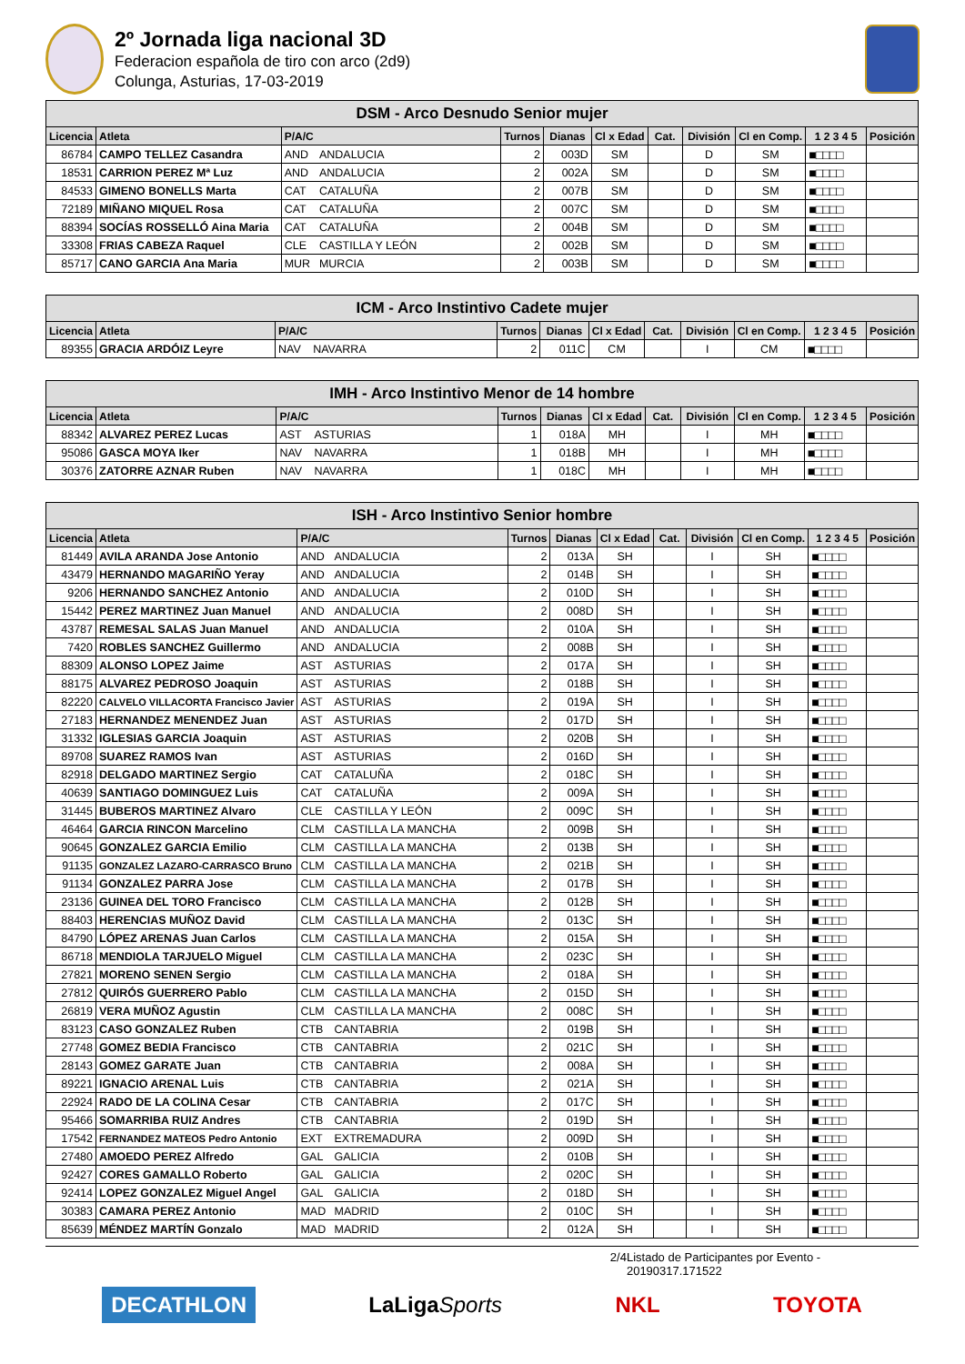2º Jornada liga nacional 3D
Federacion española de tiro con arco (2d9)
Colunga, Asturias, 17-03-2019
| DSM - Arco Desnudo Senior mujer | | | | | | | | | | | |
| --- | --- | --- | --- | --- | --- | --- | --- | --- | --- | --- | --- |
| Licencia | Atleta | P/A/C | | Turnos | Dianas | Cl x Edad | Cat. | División | Cl en Comp. | 1 2 3 4 5 | Posición |
| 86784 | CAMPO TELLEZ Casandra | AND | ANDALUCIA | 2 | 003D | SM | | D | SM | ■□□□□ | |
| 18531 | CARRION PEREZ Mª Luz | AND | ANDALUCIA | 2 | 002A | SM | | D | SM | ■□□□□ | |
| 84533 | GIMENO BONELLS Marta | CAT | CATALUÑA | 2 | 007B | SM | | D | SM | ■□□□□ | |
| 72189 | MIÑANO MIQUEL Rosa | CAT | CATALUÑA | 2 | 007C | SM | | D | SM | ■□□□□ | |
| 88394 | SOCÍAS ROSSELLÓ Aina Maria | CAT | CATALUÑA | 2 | 004B | SM | | D | SM | ■□□□□ | |
| 33308 | FRIAS CABEZA Raquel | CLE | CASTILLA Y LEÓN | 2 | 002B | SM | | D | SM | ■□□□□ | |
| 85717 | CANO GARCIA Ana Maria | MUR | MURCIA | 2 | 003B | SM | | D | SM | ■□□□□ | |
| ICM - Arco Instintivo Cadete mujer | | | | | | | | | | | |
| --- | --- | --- | --- | --- | --- | --- | --- | --- | --- | --- | --- |
| Licencia | Atleta | P/A/C | | Turnos | Dianas | Cl x Edad | Cat. | División | Cl en Comp. | 1 2 3 4 5 | Posición |
| 89355 | GRACIA ARDÓIZ Leyre | NAV | NAVARRA | 2 | 011C | CM | | I | CM | ■□□□□ | |
| IMH - Arco Instintivo Menor de 14 hombre | | | | | | | | | | | |
| --- | --- | --- | --- | --- | --- | --- | --- | --- | --- | --- | --- |
| Licencia | Atleta | P/A/C | | Turnos | Dianas | Cl x Edad | Cat. | División | Cl en Comp. | 1 2 3 4 5 | Posición |
| 88342 | ALVAREZ PEREZ Lucas | AST | ASTURIAS | 1 | 018A | MH | | I | MH | ■□□□□ | |
| 95086 | GASCA MOYA Iker | NAV | NAVARRA | 1 | 018B | MH | | I | MH | ■□□□□ | |
| 30376 | ZATORRE AZNAR Ruben | NAV | NAVARRA | 1 | 018C | MH | | I | MH | ■□□□□ | |
| ISH - Arco Instintivo Senior hombre | | | | | | | | | | | |
| --- | --- | --- | --- | --- | --- | --- | --- | --- | --- | --- | --- |
| Licencia | Atleta | P/A/C | | Turnos | Dianas | Cl x Edad | Cat. | División | Cl en Comp. | 1 2 3 4 5 | Posición |
| 81449 | AVILA ARANDA Jose Antonio | AND | ANDALUCIA | 2 | 013A | SH | | I | SH | ■□□□□ | |
| 43479 | HERNANDO MAGARIÑO Yeray | AND | ANDALUCIA | 2 | 014B | SH | | I | SH | ■□□□□ | |
| 9206 | HERNANDO SANCHEZ Antonio | AND | ANDALUCIA | 2 | 010D | SH | | I | SH | ■□□□□ | |
| 15442 | PEREZ MARTINEZ Juan Manuel | AND | ANDALUCIA | 2 | 008D | SH | | I | SH | ■□□□□ | |
| 43787 | REMESAL SALAS Juan Manuel | AND | ANDALUCIA | 2 | 010A | SH | | I | SH | ■□□□□ | |
| 7420 | ROBLES SANCHEZ Guillermo | AND | ANDALUCIA | 2 | 008B | SH | | I | SH | ■□□□□ | |
| 88309 | ALONSO LOPEZ Jaime | AST | ASTURIAS | 2 | 017A | SH | | I | SH | ■□□□□ | |
| 88175 | ALVAREZ PEDROSO Joaquin | AST | ASTURIAS | 2 | 018B | SH | | I | SH | ■□□□□ | |
| 82220 | CALVELO VILLACORTA Francisco Javier | AST | ASTURIAS | 2 | 019A | SH | | I | SH | ■□□□□ | |
| 27183 | HERNANDEZ MENENDEZ Juan | AST | ASTURIAS | 2 | 017D | SH | | I | SH | ■□□□□ | |
| 31332 | IGLESIAS GARCIA Joaquin | AST | ASTURIAS | 2 | 020B | SH | | I | SH | ■□□□□ | |
| 89708 | SUAREZ RAMOS Ivan | AST | ASTURIAS | 2 | 016D | SH | | I | SH | ■□□□□ | |
| 82918 | DELGADO MARTINEZ Sergio | CAT | CATALUÑA | 2 | 018C | SH | | I | SH | ■□□□□ | |
| 40639 | SANTIAGO DOMINGUEZ Luis | CAT | CATALUÑA | 2 | 009A | SH | | I | SH | ■□□□□ | |
| 31445 | BUBEROS MARTINEZ Alvaro | CLE | CASTILLA Y LEÓN | 2 | 009C | SH | | I | SH | ■□□□□ | |
| 46464 | GARCIA RINCON Marcelino | CLM | CASTILLA LA MANCHA | 2 | 009B | SH | | I | SH | ■□□□□ | |
| 90645 | GONZALEZ GARCIA Emilio | CLM | CASTILLA LA MANCHA | 2 | 013B | SH | | I | SH | ■□□□□ | |
| 91135 | GONZALEZ LAZARO-CARRASCO Bruno | CLM | CASTILLA LA MANCHA | 2 | 021B | SH | | I | SH | ■□□□□ | |
| 91134 | GONZALEZ PARRA Jose | CLM | CASTILLA LA MANCHA | 2 | 017B | SH | | I | SH | ■□□□□ | |
| 23136 | GUINEA DEL TORO Francisco | CLM | CASTILLA LA MANCHA | 2 | 012B | SH | | I | SH | ■□□□□ | |
| 88403 | HERENCIAS MUÑOZ David | CLM | CASTILLA LA MANCHA | 2 | 013C | SH | | I | SH | ■□□□□ | |
| 84790 | LÓPEZ ARENAS Juan Carlos | CLM | CASTILLA LA MANCHA | 2 | 015A | SH | | I | SH | ■□□□□ | |
| 86718 | MENDIOLA TARJUELO Miguel | CLM | CASTILLA LA MANCHA | 2 | 023C | SH | | I | SH | ■□□□□ | |
| 27821 | MORENO SENEN Sergio | CLM | CASTILLA LA MANCHA | 2 | 018A | SH | | I | SH | ■□□□□ | |
| 27812 | QUIRÓS GUERRERO Pablo | CLM | CASTILLA LA MANCHA | 2 | 015D | SH | | I | SH | ■□□□□ | |
| 26819 | VERA MUÑOZ Agustin | CLM | CASTILLA LA MANCHA | 2 | 008C | SH | | I | SH | ■□□□□ | |
| 83123 | CASO GONZALEZ Ruben | CTB | CANTABRIA | 2 | 019B | SH | | I | SH | ■□□□□ | |
| 27748 | GOMEZ BEDIA Francisco | CTB | CANTABRIA | 2 | 021C | SH | | I | SH | ■□□□□ | |
| 28143 | GOMEZ GARATE Juan | CTB | CANTABRIA | 2 | 008A | SH | | I | SH | ■□□□□ | |
| 89221 | IGNACIO ARENAL Luis | CTB | CANTABRIA | 2 | 021A | SH | | I | SH | ■□□□□ | |
| 22924 | RADO DE LA COLINA Cesar | CTB | CANTABRIA | 2 | 017C | SH | | I | SH | ■□□□□ | |
| 95466 | SOMARRIBA RUIZ Andres | CTB | CANTABRIA | 2 | 019D | SH | | I | SH | ■□□□□ | |
| 17542 | FERNANDEZ MATEOS Pedro Antonio | EXT | EXTREMADURA | 2 | 009D | SH | | I | SH | ■□□□□ | |
| 27480 | AMOEDO PEREZ Alfredo | GAL | GALICIA | 2 | 010B | SH | | I | SH | ■□□□□ | |
| 92427 | CORES GAMALLO Roberto | GAL | GALICIA | 2 | 020C | SH | | I | SH | ■□□□□ | |
| 92414 | LOPEZ GONZALEZ Miguel Angel | GAL | GALICIA | 2 | 018D | SH | | I | SH | ■□□□□ | |
| 30383 | CAMARA PEREZ Antonio | MAD | MADRID | 2 | 010C | SH | | I | SH | ■□□□□ | |
| 85639 | MÉNDEZ MARTÍN Gonzalo | MAD | MADRID | 2 | 012A | SH | | I | SH | ■□□□□ | |
2/4 Listado de Participantes por Evento - 20190317.171522
DECATHLON LaLigaSports NKL TOYOTA